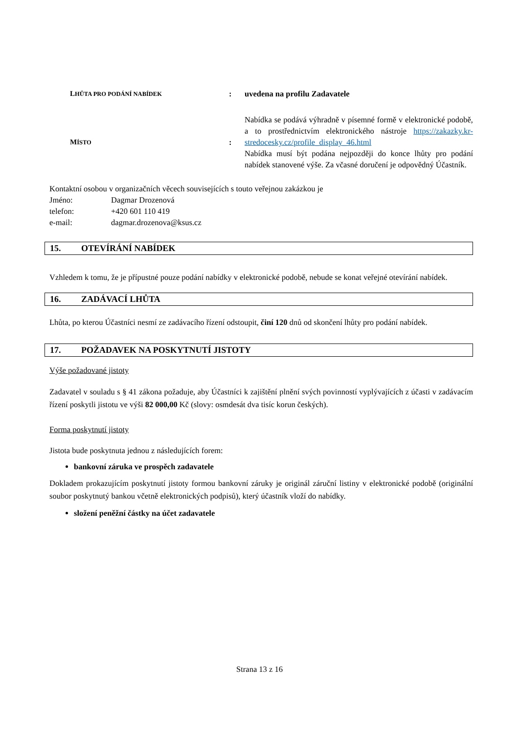| L HŮTA PRO PODÁNÍ NABÍDEK | : | uvedena na profilu Zadavatele |
| M ÍSTO | : | Nabídka se podává výhradně v písemné formě v elektronické podobě, a to prostřednictvím elektronického nástroje https://zakazky.kr-stredocesky.cz/profile_display_46.html Nabídka musí být podána nejpozději do konce lhůty pro podání nabídek stanovené výše. Za včasné doručení je odpovědný Účastník. |
Kontaktní osobou v organizačních věcech souvisejících s touto veřejnou zakázkou je
| Jméno: | Dagmar Drozenová |
| telefon: | +420 601 110 419 |
| e-mail: | dagmar.drozenova@ksus.cz |
15. OTEVÍRÁNÍ NABÍDEK
Vzhledem k tomu, že je přípustné pouze podání nabídky v elektronické podobě, nebude se konat veřejné otevírání nabídek.
16. ZADÁVACÍ LHŮTA
Lhůta, po kterou Účastníci nesmí ze zadávacího řízení odstoupit, činí 120 dnů od skončení lhůty pro podání nabídek.
17. POŽADAVEK NA POSKYTNUTÍ JISTOTY
Výše požadované jistoty
Zadavatel v souladu s § 41 zákona požaduje, aby Účastníci k zajištění plnění svých povinností vyplývajících z účasti v zadávacím řízení poskytli jistotu ve výši 82 000,00 Kč (slovy: osmdesát dva tisíc korun českých).
Forma poskytnutí jistoty
Jistota bude poskytnuta jednou z následujících forem:
bankovní záruka ve prospěch zadavatele
Dokladem prokazujícím poskytnutí jistoty formou bankovní záruky je originál záruční listiny v elektronické podobě (originální soubor poskytnutý bankou včetně elektronických podpisů), který účastník vloží do nabídky.
složení peněžní částky na účet zadavatele
Strana 13 z 16